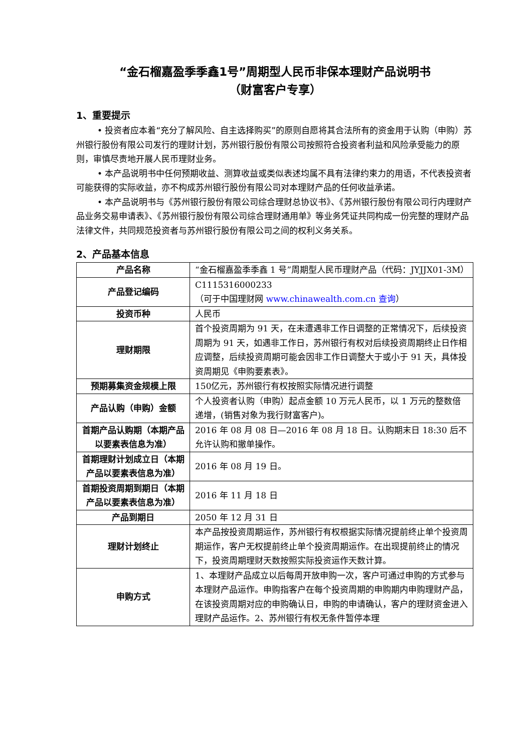“金石榴嘉盈季季鑫1号”周期型人民币非保本理财产品说明书
（财富客户专享）
1、重要提示
• 投资者应本着“充分了解风险、自主选择购买”的原则自愿将其合法所有的资金用于认购（申购）苏州银行股份有限公司发行的理财计划，苏州银行股份有限公司按照符合投资者利益和风险承受能力的原则，审慎尽责地开展人民币理财业务。
• 本产品说明书中任何预期收益、测算收益或类似表述均属不具有法律约束力的用语，不代表投资者可能获得的实际收益，亦不构成苏州银行股份有限公司对本理财产品的任何收益承诺。
• 本产品说明书与《苏州银行股份有限公司综合理财总协议书》、《苏州银行股份有限公司行内理财产品业务交易申请表》、《苏州银行股份有限公司综合理财通用单》等业务凭证共同构成一份完整的理财产品法律文件，共同规范投资者与苏州银行股份有限公司之间的权利义务关系。
2、产品基本信息
| 产品名称 | “金石榴嘉盈季季鑫 1 号”周期型人民币理财产品（代码：JYJJX01-3M） |
| 产品登记编码 | C1115316000233 （可于中国理财网 www.chinawealth.com.cn 查询 ） |
| 投资币种 | 人民币 |
| 理财期限 | 首个投资周期为 91 天，在未遭遇非工作日调整的正常情况下，后续投资周期为 91 天，如遇非工作日，苏州银行有权对后续投资周期终止日作相应调整，后续投资周期可能会因非工作日调整大于或小于 91 天，具体投资周期见《申购要素表》。 |
| 预期募集资金规模上限 | 150亿元，苏州银行有权按照实际情况进行调整 |
| 产品认购（申购）金额 | 个人投资者认购（申购）起点金额 10 万元人民币，以 1 万元的整数倍递增，(销售对象为我行财富客户)。 |
| 首期产品认购期（本期产品以要素表信息为准） | 2016 年 08 月 08 日—2016 年 08 月 18 日。认购期末日 18:30 后不允许认购和撤单操作。 |
| 首期理财计划成立日（本期产品以要素表信息为准） | 2016 年 08 月 19 日。 |
| 首期投资周期到期日（本期产品以要素表信息为准） | 2016 年 11 月 18 日 |
| 产品到期日 | 2050 年 12 月 31 日 |
| 理财计划终止 | 本产品按投资周期运作，苏州银行有权根据实际情况提前终止单个投资周期运作，客户无权提前终止单个投资周期运作。在出现提前终止的情况下，投资周期理财天数按照实际投资运作天数计算。 |
| 申购方式 | 1、本理财产品成立以后每周开放申购一次，客户可通过申购的方式参与本理财产品运作。申购指客户在每个投资周期的申购期内申购理财产品，在该投资周期对应的申购确认日，申购的申请确认，客户的理财资金进入理财产品运作。2、苏州银行有权无条件暂停本理 |